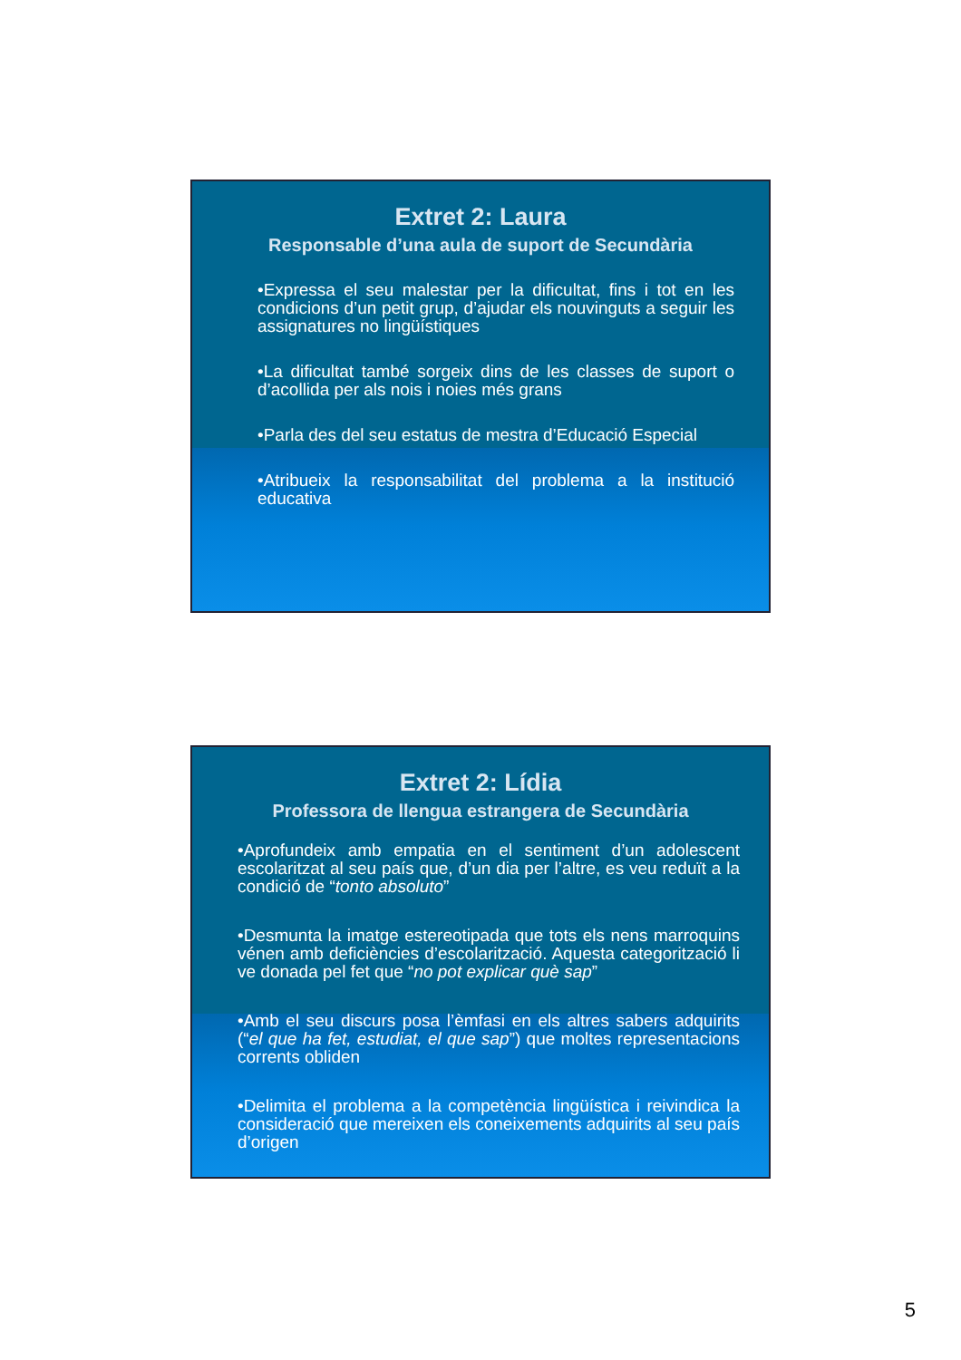Extret 2: Laura
Responsable d’una aula de suport de Secundària
•Expressa el seu malestar per la dificultat, fins i tot en les condicions d’un petit grup, d’ajudar els nouvinguts a seguir les assignatures no lingüístiques
•La dificultat també sorgeix dins de les classes de suport o d’acollida per als nois i noies més grans
•Parla des del seu estatus de mestra d’Educació Especial
•Atribueix la responsabilitat del problema a la institució educativa
Extret 2: Lídia
Professora de llengua estrangera de Secundària
•Aprofundeix amb empatia en el sentiment d’un adolescent escolaritzat al seu país que, d’un dia per l’altre, es veu reduït a la condició de “tonto absoluto”
•Desmunta la imatge estereotipada que tots els nens marroquins vénen amb deficiències d’escolarització. Aquesta categorització li ve donada pel fet que “no pot explicar què sap”
•Amb el seu discurs posa l’èmfasi en els altres sabers adquirits (“el que ha fet, estudiat, el que sap”) que moltes representacions corrents obliden
•Delimita el problema a la competència lingüística i reivindica la consideració que mereixen els coneixements adquirits al seu país d’origen
5